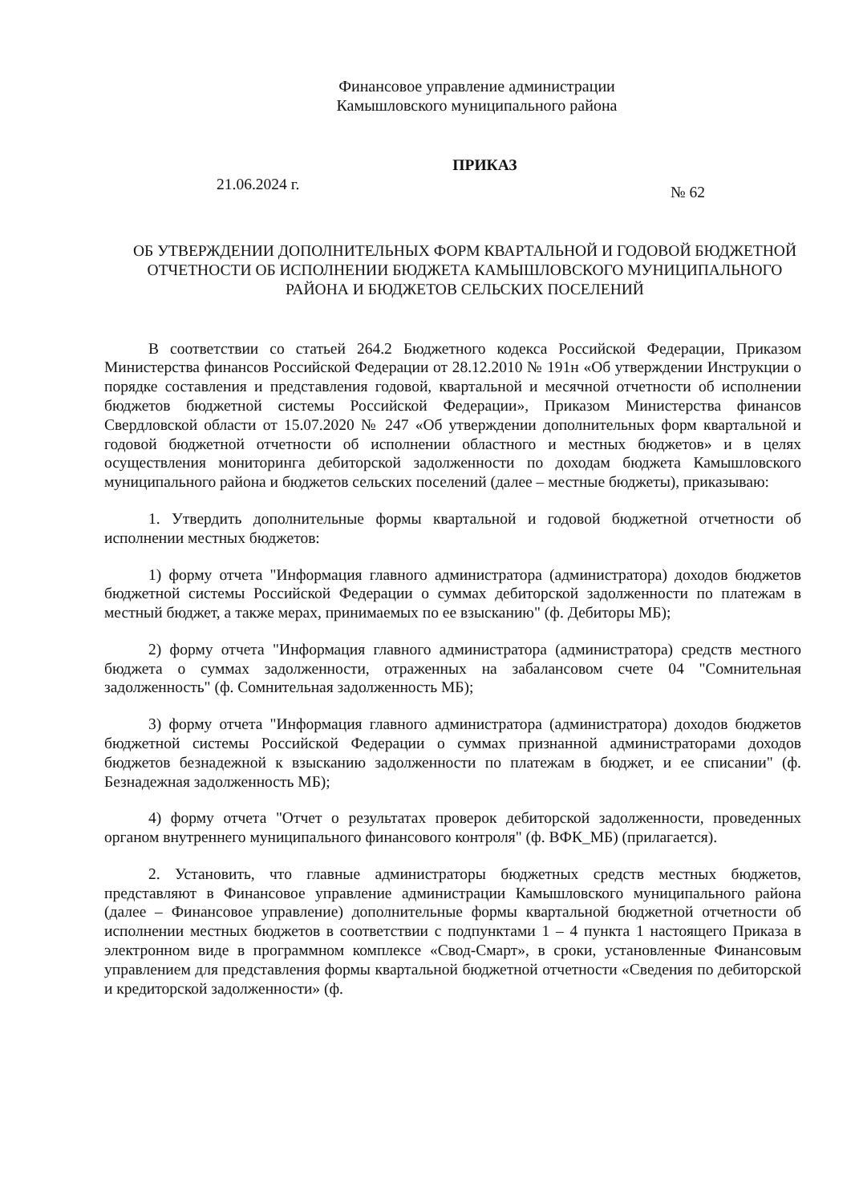Финансовое управление администрации
Камышловского муниципального района
ПРИКАЗ
21.06.2024 г. № 62
ОБ УТВЕРЖДЕНИИ ДОПОЛНИТЕЛЬНЫХ ФОРМ КВАРТАЛЬНОЙ И ГОДОВОЙ БЮДЖЕТНОЙ ОТЧЕТНОСТИ ОБ ИСПОЛНЕНИИ БЮДЖЕТА КАМЫШЛОВСКОГО МУНИЦИПАЛЬНОГО РАЙОНА И БЮДЖЕТОВ СЕЛЬСКИХ ПОСЕЛЕНИЙ
В соответствии со статьей 264.2 Бюджетного кодекса Российской Федерации, Приказом Министерства финансов Российской Федерации от 28.12.2010 № 191н «Об утверждении Инструкции о порядке составления и представления годовой, квартальной и месячной отчетности об исполнении бюджетов бюджетной системы Российской Федерации», Приказом Министерства финансов Свердловской области от 15.07.2020 № 247 «Об утверждении дополнительных форм квартальной и годовой бюджетной отчетности об исполнении областного и местных бюджетов» и в целях осуществления мониторинга дебиторской задолженности по доходам бюджета Камышловского муниципального района и бюджетов сельских поселений (далее – местные бюджеты), приказываю:
1. Утвердить дополнительные формы квартальной и годовой бюджетной отчетности об исполнении местных бюджетов:
1) форму отчета "Информация главного администратора (администратора) доходов бюджетов бюджетной системы Российской Федерации о суммах дебиторской задолженности по платежам в местный бюджет, а также мерах, принимаемых по ее взысканию" (ф. Дебиторы МБ);
2) форму отчета "Информация главного администратора (администратора) средств местного бюджета о суммах задолженности, отраженных на забалансовом счете 04 "Сомнительная задолженность" (ф. Сомнительная задолженность МБ);
3) форму отчета "Информация главного администратора (администратора) доходов бюджетов бюджетной системы Российской Федерации о суммах признанной администраторами доходов бюджетов безнадежной к взысканию задолженности по платежам в бюджет, и ее списании" (ф. Безнадежная задолженность МБ);
4) форму отчета "Отчет о результатах проверок дебиторской задолженности, проведенных органом внутреннего муниципального финансового контроля" (ф. ВФК_МБ) (прилагается).
2. Установить, что главные администраторы бюджетных средств местных бюджетов, представляют в Финансовое управление администрации Камышловского муниципального района (далее – Финансовое управление) дополнительные формы квартальной бюджетной отчетности об исполнении местных бюджетов в соответствии с подпунктами 1 – 4 пункта 1 настоящего Приказа в электронном виде в программном комплексе «Свод-Смарт», в сроки, установленные Финансовым управлением для представления формы квартальной бюджетной отчетности «Сведения по дебиторской и кредиторской задолженности» (ф.